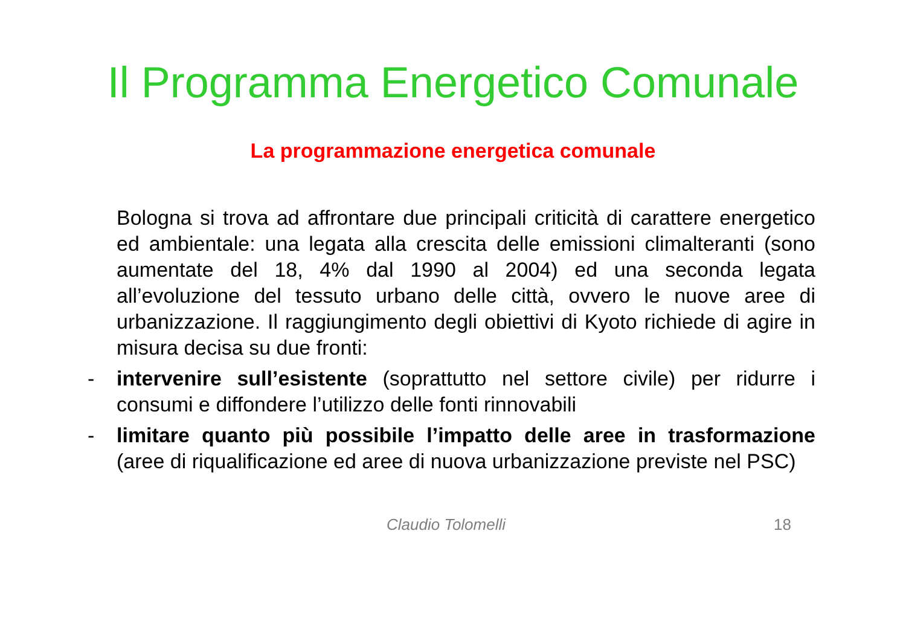Il Programma Energetico Comunale
La programmazione energetica comunale
Bologna si trova ad affrontare due principali criticità di carattere energetico ed ambientale: una legata alla crescita delle emissioni climalteranti (sono aumentate del 18, 4% dal 1990 al 2004) ed una seconda legata all’evoluzione del tessuto urbano delle città, ovvero le nuove aree di urbanizzazione. Il raggiungimento degli obiettivi di Kyoto richiede di agire in misura decisa su due fronti:
- intervenire sull’esistente (soprattutto nel settore civile) per ridurre i consumi e diffondere l’utilizzo delle fonti rinnovabili
- limitare quanto più possibile l’impatto delle aree in trasformazione (aree di riqualificazione ed aree di nuova urbanizzazione previste nel PSC)
Claudio Tolomelli 18